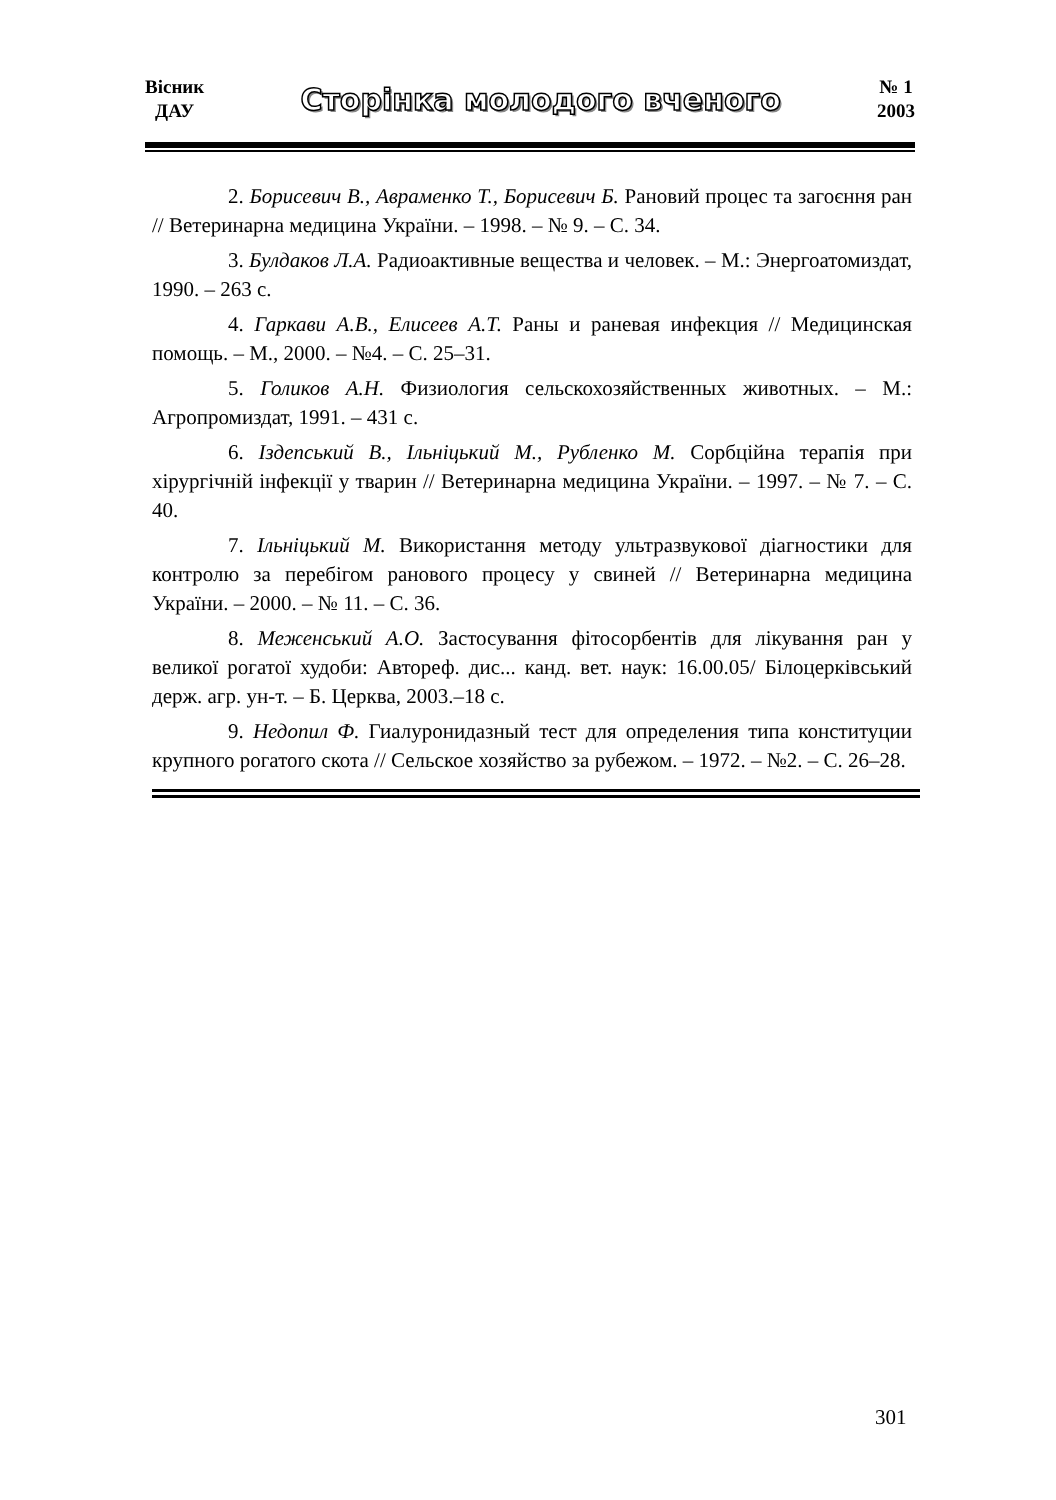Вісник
ДАУ
Сторінка молодого вченого
№ 1
2003
2. Борисевич В., Авраменко Т., Борисевич Б. Рановий процес та загоєння ран // Ветеринарна медицина України. – 1998. – № 9. – С. 34.
3. Булдаков Л.А. Радиоактивные вещества и человек. – М.: Энергоатомиздат, 1990. – 263 с.
4. Гаркави А.В., Елисеев А.Т. Раны и раневая инфекция // Медицинская помощь. – М., 2000. – №4. – С. 25–31.
5. Голиков А.Н. Физиология сельскохозяйственных животных. – М.: Агропромиздат, 1991. – 431 с.
6. Іздепський В., Ільніцький М., Рубленко М. Сорбційна терапія при хірургічній інфекції у тварин // Ветеринарна медицина України. – 1997. – № 7. – С. 40.
7. Ільніцький М. Використання методу ультразвукової діагностики для контролю за перебігом ранового процесу у свиней // Ветеринарна медицина України. – 2000. – № 11. – С. 36.
8. Меженський А.О. Застосування фітосорбентів для лікування ран у великої рогатої худоби: Автореф. дис... канд. вет. наук: 16.00.05/ Білоцерківський держ. агр. ун-т. – Б. Церква, 2003.–18 с.
9. Недопил Ф. Гиалуронидазный тест для определения типа конституции крупного рогатого скота // Сельское хозяйство за рубежом. – 1972. – №2. – С. 26–28.
301